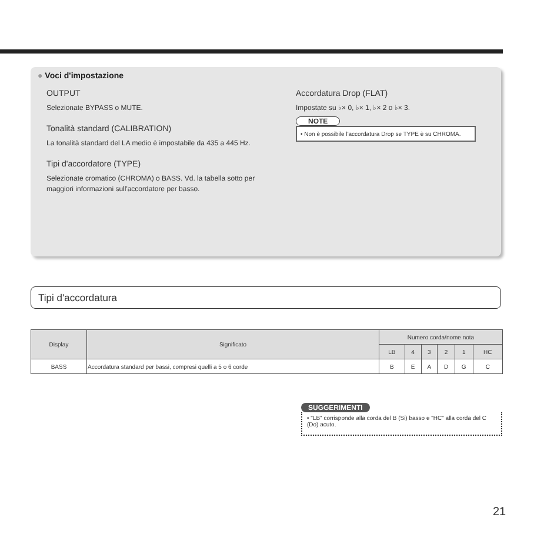● Voci d'impostazione
OUTPUT
Selezionate BYPASS o MUTE.
Tonalità standard (CALIBRATION)
La tonalità standard del LA medio è impostabile da 435 a 445 Hz.
Tipi d'accordatore (TYPE)
Selezionate cromatico (CHROMA) o BASS. Vd. la tabella sotto per maggiori informazioni sull'accordatore per basso.
Accordatura Drop (FLAT)
Impostate su ♭× 0, ♭× 1, ♭× 2 o ♭× 3.
NOTE
• Non è possibile l'accordatura Drop se TYPE è su CHROMA.
Tipi d'accordatura
| Display | Significato | Numero corda/nome nota | | | | | |
| --- | --- | --- | --- | --- | --- | --- | --- |
| | | LB | 4 | 3 | 2 | 1 | HC |
| BASS | Accordatura standard per bassi, compresi quelli a 5 o 6 corde | B | E | A | D | G | C |
SUGGERIMENTI
• "LB" corrisponde alla corda del B (Si) basso e "HC" alla corda del C (Do) acuto.
21